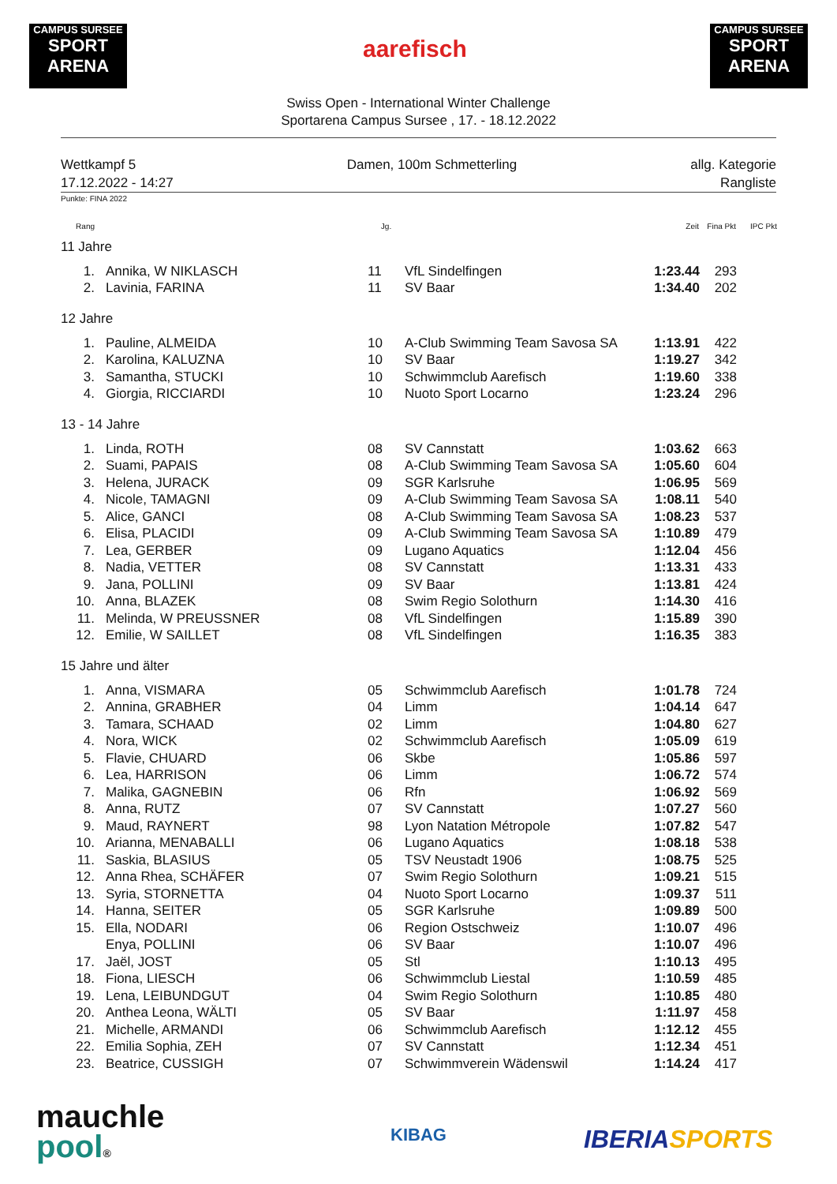CAMPUS SURSEE
SPORT ARENA
CAMPUS SURSEE
SPORT ARENA
aarefisch
Swiss Open - International Winter Challenge
Sportarena Campus Sursee , 17. - 18.12.2022
Wettkampf 5
17.12.2022 - 14:27
Damen, 100m Schmetterling allg. Kategorie
Rangliste
Punkte: FINA 2022
| Rang | | Jg. | | Zeit | Fina Pkt | IPC Pkt |
| --- | --- | --- | --- | --- | --- | --- |
| 11 Jahre | | | | | | |
| 1. | Annika, W NIKLASCH | 11 | VfL Sindelfingen | 1:23.44 | 293 | |
| 2. | Lavinia, FARINA | 11 | SV Baar | 1:34.40 | 202 | |
| 12 Jahre | | | | | | |
| 1. | Pauline, ALMEIDA | 10 | A-Club Swimming Team Savosa SA | 1:13.91 | 422 | |
| 2. | Karolina, KALUZNA | 10 | SV Baar | 1:19.27 | 342 | |
| 3. | Samantha, STUCKI | 10 | Schwimmclub Aarefisch | 1:19.60 | 338 | |
| 4. | Giorgia, RICCIARDI | 10 | Nuoto Sport Locarno | 1:23.24 | 296 | |
| 13 - 14 Jahre | | | | | | |
| 1. | Linda, ROTH | 08 | SV Cannstatt | 1:03.62 | 663 | |
| 2. | Suami, PAPAIS | 08 | A-Club Swimming Team Savosa SA | 1:05.60 | 604 | |
| 3. | Helena, JURACK | 09 | SGR Karlsruhe | 1:06.95 | 569 | |
| 4. | Nicole, TAMAGNI | 09 | A-Club Swimming Team Savosa SA | 1:08.11 | 540 | |
| 5. | Alice, GANCI | 08 | A-Club Swimming Team Savosa SA | 1:08.23 | 537 | |
| 6. | Elisa, PLACIDI | 09 | A-Club Swimming Team Savosa SA | 1:10.89 | 479 | |
| 7. | Lea, GERBER | 09 | Lugano Aquatics | 1:12.04 | 456 | |
| 8. | Nadia, VETTER | 08 | SV Cannstatt | 1:13.31 | 433 | |
| 9. | Jana, POLLINI | 09 | SV Baar | 1:13.81 | 424 | |
| 10. | Anna, BLAZEK | 08 | Swim Regio Solothurn | 1:14.30 | 416 | |
| 11. | Melinda, W PREUSSNER | 08 | VfL Sindelfingen | 1:15.89 | 390 | |
| 12. | Emilie, W SAILLET | 08 | VfL Sindelfingen | 1:16.35 | 383 | |
| 15 Jahre und älter | | | | | | |
| 1. | Anna, VISMARA | 05 | Schwimmclub Aarefisch | 1:01.78 | 724 | |
| 2. | Annina, GRABHER | 04 | Limm | 1:04.14 | 647 | |
| 3. | Tamara, SCHAAD | 02 | Limm | 1:04.80 | 627 | |
| 4. | Nora, WICK | 02 | Schwimmclub Aarefisch | 1:05.09 | 619 | |
| 5. | Flavie, CHUARD | 06 | Skbe | 1:05.86 | 597 | |
| 6. | Lea, HARRISON | 06 | Limm | 1:06.72 | 574 | |
| 7. | Malika, GAGNEBIN | 06 | Rfn | 1:06.92 | 569 | |
| 8. | Anna, RUTZ | 07 | SV Cannstatt | 1:07.27 | 560 | |
| 9. | Maud, RAYNERT | 98 | Lyon Natation Métropole | 1:07.82 | 547 | |
| 10. | Arianna, MENABALLI | 06 | Lugano Aquatics | 1:08.18 | 538 | |
| 11. | Saskia, BLASIUS | 05 | TSV Neustadt 1906 | 1:08.75 | 525 | |
| 12. | Anna Rhea, SCHÄFER | 07 | Swim Regio Solothurn | 1:09.21 | 515 | |
| 13. | Syria, STORNETTA | 04 | Nuoto Sport Locarno | 1:09.37 | 511 | |
| 14. | Hanna, SEITER | 05 | SGR Karlsruhe | 1:09.89 | 500 | |
| 15. | Ella, NODARI | 06 | Region Ostschweiz | 1:10.07 | 496 | |
| | Enya, POLLINI | 06 | SV Baar | 1:10.07 | 496 | |
| 17. | Jaël, JOST | 05 | Stl | 1:10.13 | 495 | |
| 18. | Fiona, LIESCH | 06 | Schwimmclub Liestal | 1:10.59 | 485 | |
| 19. | Lena, LEIBUNDGUT | 04 | Swim Regio Solothurn | 1:10.85 | 480 | |
| 20. | Anthea Leona, WÄLTI | 05 | SV Baar | 1:11.97 | 458 | |
| 21. | Michelle, ARMANDI | 06 | Schwimmclub Aarefisch | 1:12.12 | 455 | |
| 22. | Emilia Sophia, ZEH | 07 | SV Cannstatt | 1:12.34 | 451 | |
| 23. | Beatrice, CUSSIGH | 07 | Schwimmverein Wädenswil | 1:14.24 | 417 | |
mauchle
pool®
KIBAG IBERIA SPORTS